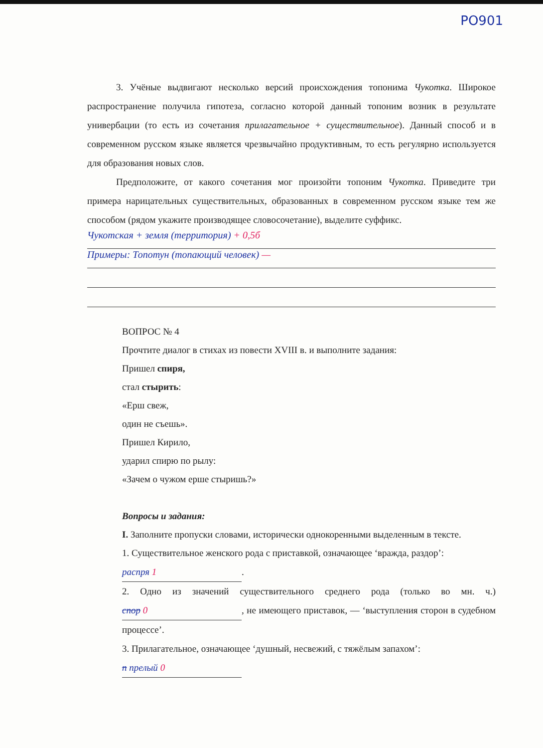PO901
3. Учёные выдвигают несколько версий происхождения топонима Чукотка. Широкое распространение получила гипотеза, согласно которой данный топоним возник в результате универбации (то есть из сочетания прилагательное + существительное). Данный способ и в современном русском языке является чрезвычайно продуктивным, то есть регулярно используется для образования новых слов.
Предположите, от какого сочетания мог произойти топоним Чукотка. Приведите три примера нарицательных существительных, образованных в современном русском языке тем же способом (рядом укажите производящее словосочетание), выделите суффикс.
Чукотская + земля (территория) + 0,5б
Примеры: Топотун (топающий человек) —
ВОПРОС № 4
Прочтите диалог в стихах из повести XVIII в. и выполните задания:
Пришел спиря,
стал стырить:
«Ерш свеж,
один не съешь».
Пришел Кирило,
ударил спирю по рылу:
«Зачем о чужом ерше стыришь?»
Вопросы и задания:
I. Заполните пропуски словами, исторически однокоренными выделенным в тексте.
1. Существительное женского рода с приставкой, означающее ‘вражда, раздор’:
распря 1.
2. Одно из значений существительного среднего рода (только во мн. ч.) спор 0, не имеющего приставок, — ‘выступления сторон в судебном процессе’.
3. Прилагательное, означающее ‘душный, несвежий, с тяжёлым запахом’:
п прелый 0